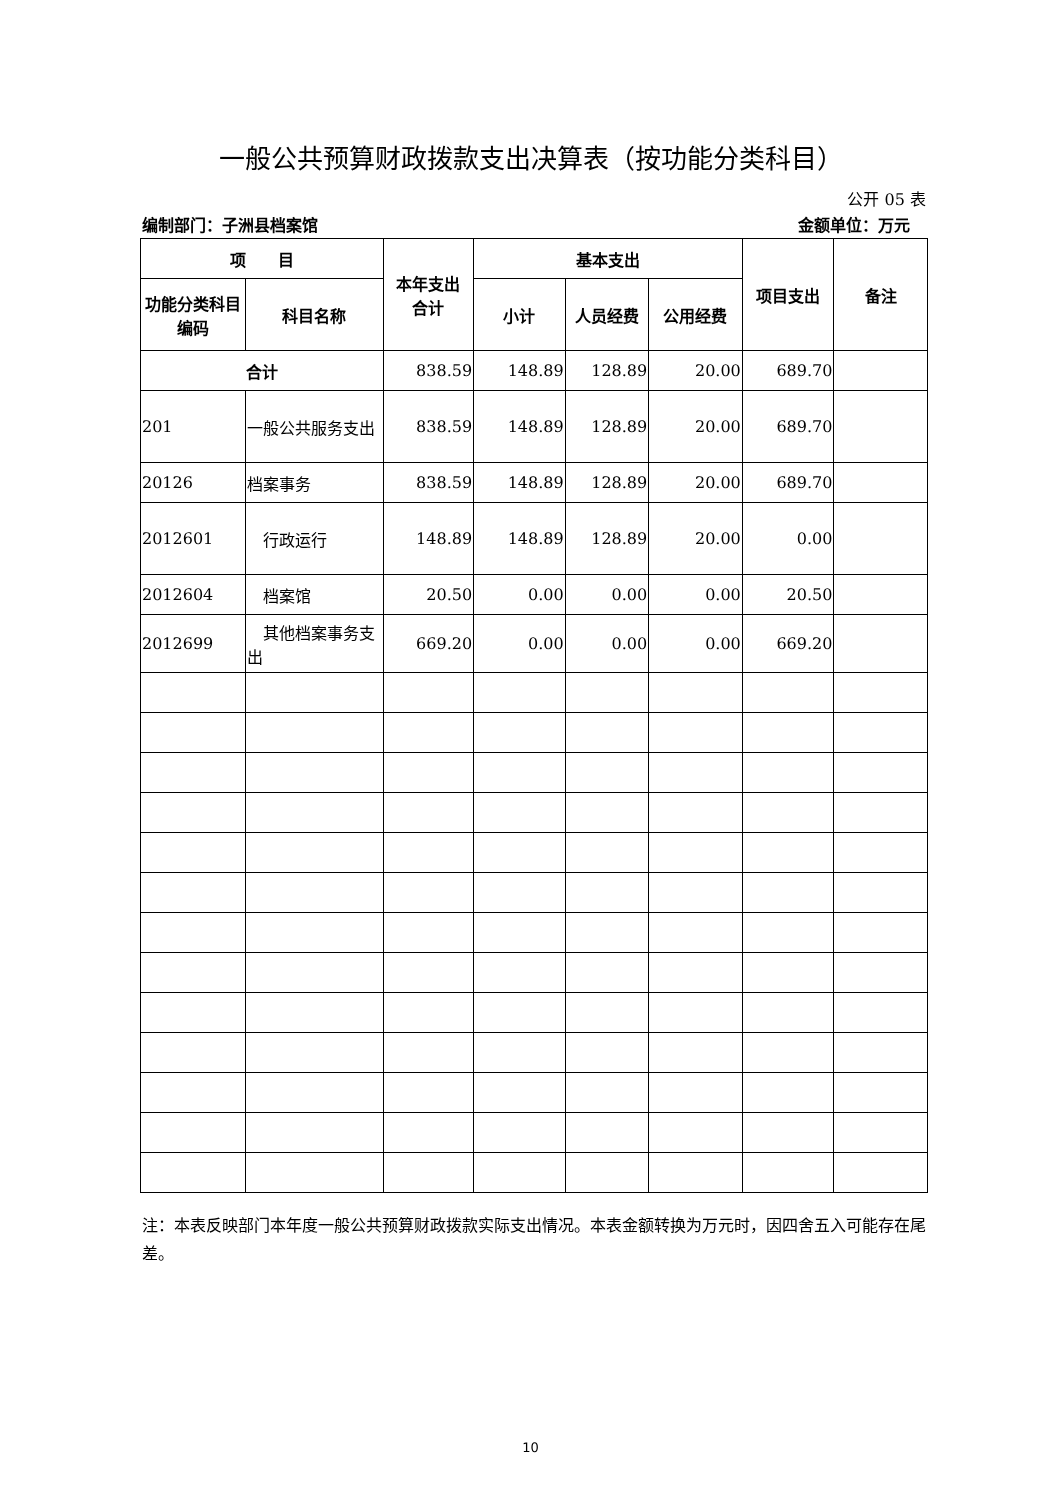一般公共预算财政拨款支出决算表（按功能分类科目）
公开 05 表
编制部门：子洲县档案馆 金额单位：万元
| 项 目 | | 本年支出 合计 | 基本支出 | | | 项目支出 | 备注 |
| --- | --- | --- | --- | --- | --- | --- | --- |
| 功能分类科目编码 | 科目名称 | | 小计 | 人员经费 | 公用经费 | | |
| 合计 | | 838.59 | 148.89 | 128.89 | 20.00 | 689.70 | |
| 201 | 一般公共服务支出 | 838.59 | 148.89 | 128.89 | 20.00 | 689.70 | |
| 20126 | 档案事务 | 838.59 | 148.89 | 128.89 | 20.00 | 689.70 | |
| 2012601 | 行政运行 | 148.89 | 148.89 | 128.89 | 20.00 | 0.00 | |
| 2012604 | 档案馆 | 20.50 | 0.00 | 0.00 | 0.00 | 20.50 | |
| 2012699 | 其他档案事务支出 | 669.20 | 0.00 | 0.00 | 0.00 | 669.20 | |
注：本表反映部门本年度一般公共预算财政拨款实际支出情况。本表金额转换为万元时，因四舍五入可能存在尾差。
10